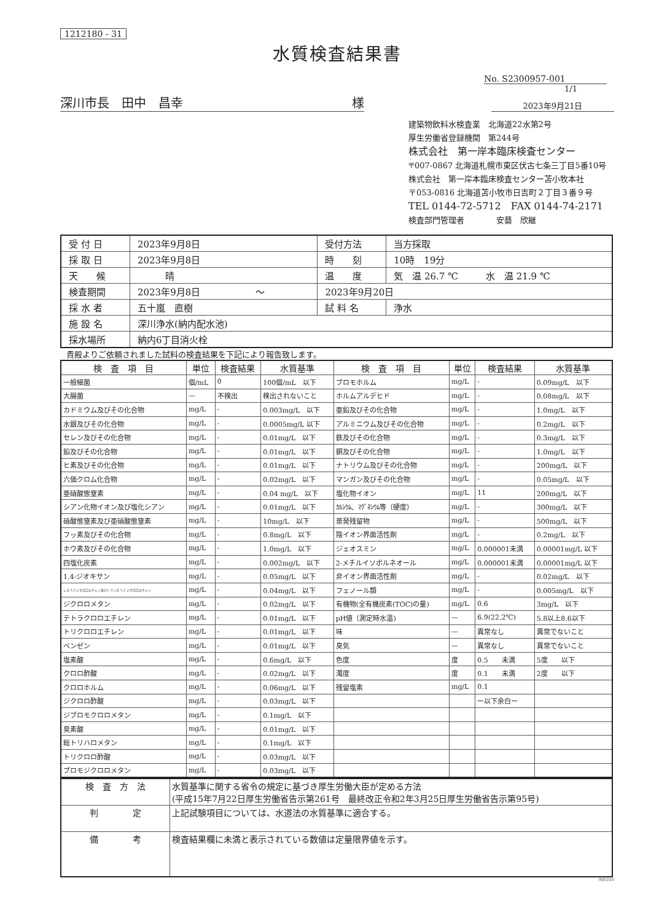1212180 - 31
水質検査結果書
No. S2300957-001
1/1
深川市長　田中　昌幸 様
2023年9月21日
建築物飲料水検査業　北海道22水第2号
厚生労働省登録機関　第244号
株式会社　第一岸本臨床検査センター
〒007-0867 北海道札幌市東区伏古七条三丁目5番10号
株式会社　第一岸本臨床検査センター苫小牧本社
〒053-0816 北海道苫小牧市日吉町２丁目３番９号
TEL 0144-72-5712　FAX 0144-74-2171
検査部門管理者　　　　安藝　欣継
| 受 付 日 | 2023年9月8日 | 受付方法 | 当方採取 |
| 採 取 日 | 2023年9月8日 | 時 刻 | 10時 19分 |
| 天 候 | 晴 | 温 度 | 気 温 26.7 ℃ 水 温 21.9 ℃ |
| 検査期間 | 2023年9月8日 ～ | 2023年9月20日 | |
| 採 水 者 | 五十嵐 直樹 | 試 料 名 | 浄水 |
| 施 設 名 | 深川浄水(納内配水池) | | |
| 採水場所 | 納内6丁目消火栓 | | |
貴殿よりご依頼されました試料の検査結果を下記により報告致します。
| 検 査 項 目 | 単位 | 検査結果 | 水質基準 | 検 査 項 目 | 単位 | 検査結果 | 水質基準 |
| --- | --- | --- | --- | --- | --- | --- | --- |
| 一般細菌 | 個/mL | 0 | 100個/mL 以下 | ブロモホルム | mg/L | - | 0.09mg/L 以下 |
| 大腸菌 | — | 不検出 | 検出されないこと | ホルムアルデヒド | mg/L | - | 0.08mg/L 以下 |
| カドミウム及びその化合物 | mg/L | - | 0.003mg/L 以下 | 亜鉛及びその化合物 | mg/L | - | 1.0mg/L 以下 |
| 水銀及びその化合物 | mg/L | - | 0.0005mg/L 以下 | アルミニウム及びその化合物 | mg/L | - | 0.2mg/L 以下 |
| セレン及びその化合物 | mg/L | - | 0.01mg/L 以下 | 鉄及びその化合物 | mg/L | - | 0.3mg/L 以下 |
| 鉛及びその化合物 | mg/L | - | 0.01mg/L 以下 | 銅及びその化合物 | mg/L | - | 1.0mg/L 以下 |
| ヒ素及びその化合物 | mg/L | - | 0.01mg/L 以下 | ナトリウム及びその化合物 | mg/L | - | 200mg/L 以下 |
| 六価クロム化合物 | mg/L | - | 0.02mg/L 以下 | マンガン及びその化合物 | mg/L | - | 0.05mg/L 以下 |
| 亜硝酸態窒素 | mg/L | - | 0.04 mg/L 以下 | 塩化物イオン | mg/L | 11 | 200mg/L 以下 |
| シアン化物イオン及び塩化シアン | mg/L | - | 0.01mg/L 以下 | ｶﾙｼｳﾑ、ﾏｸﾞﾈｼｳﾑ等（硬度） | mg/L | - | 300mg/L 以下 |
| 硝酸態窒素及び亜硝酸態窒素 | mg/L | - | 10mg/L 以下 | 蒸発残留物 | mg/L | - | 500mg/L 以下 |
| フッ素及びその化合物 | mg/L | - | 0.8mg/L 以下 | 陰イオン界面活性剤 | mg/L | - | 0.2mg/L 以下 |
| ホウ素及びその化合物 | mg/L | - | 1.0mg/L 以下 | ジェオスミン | mg/L | 0.000001未満 | 0.00001mg/L 以下 |
| 四塩化炭素 | mg/L | - | 0.002mg/L 以下 | 2-メチルイソボルネオール | mg/L | 0.000001未満 | 0.00001mg/L 以下 |
| 1,4-ジオキサン | mg/L | - | 0.05mg/L 以下 | 非イオン界面活性剤 | mg/L | - | 0.02mg/L 以下 |
| シス-1,2-ジクロロエチレン及びトランス-1,2-ジクロロエチレン | mg/L | - | 0.04mg/L 以下 | フェノール類 | mg/L | - | 0.005mg/L 以下 |
| ジクロロメタン | mg/L | - | 0.02mg/L 以下 | 有機物(全有機炭素(TOC)の量) | mg/L | 0.6 | 3mg/L 以下 |
| テトラクロロエチレン | mg/L | - | 0.01mg/L 以下 | pH値（測定時水温) | — | 6.9(22.2℃) | 5.8以上8.6以下 |
| トリクロロエチレン | mg/L | - | 0.01mg/L 以下 | 味 | — | 異常なし | 異常でないこと |
| ベンゼン | mg/L | - | 0.01mg/L 以下 | 臭気 | — | 異常なし | 異常でないこと |
| 塩素酸 | mg/L | - | 0.6mg/L 以下 | 色度 | 度 | 0.5 未満 | 5度 以下 |
| クロロ酢酸 | mg/L | - | 0.02mg/L 以下 | 濁度 | 度 | 0.1 未満 | 2度 以下 |
| クロロホルム | mg/L | - | 0.06mg/L 以下 | 残留塩素 | mg/L | 0.1 | |
| ジクロロ酢酸 | mg/L | - | 0.03mg/L 以下 | | | ー以下余白ー | |
| ジブロモクロロメタン | mg/L | - | 0.1mg/L 以下 | | | | |
| 臭素酸 | mg/L | - | 0.01mg/L 以下 | | | | |
| 総トリハロメタン | mg/L | - | 0.1mg/L 以下 | | | | |
| トリクロロ酢酸 | mg/L | - | 0.03mg/L 以下 | | | | |
| ブロモジクロロメタン | mg/L | - | 0.03mg/L 以下 | | | | |
| 検 査 方 法 | 水質基準に関する省令の規定に基づき厚生労働大臣が定める方法 (平成15年7月22日厚生労働省告示第261号 最終改正令和2年3月25日厚生労働省告示第95号) |
| 判 定 | 上記試験項目については、水道法の水質基準に適合する。 |
| 備 考 | 検査結果欄に未満と表示されている数値は定量限界値を示す。 |
INB104